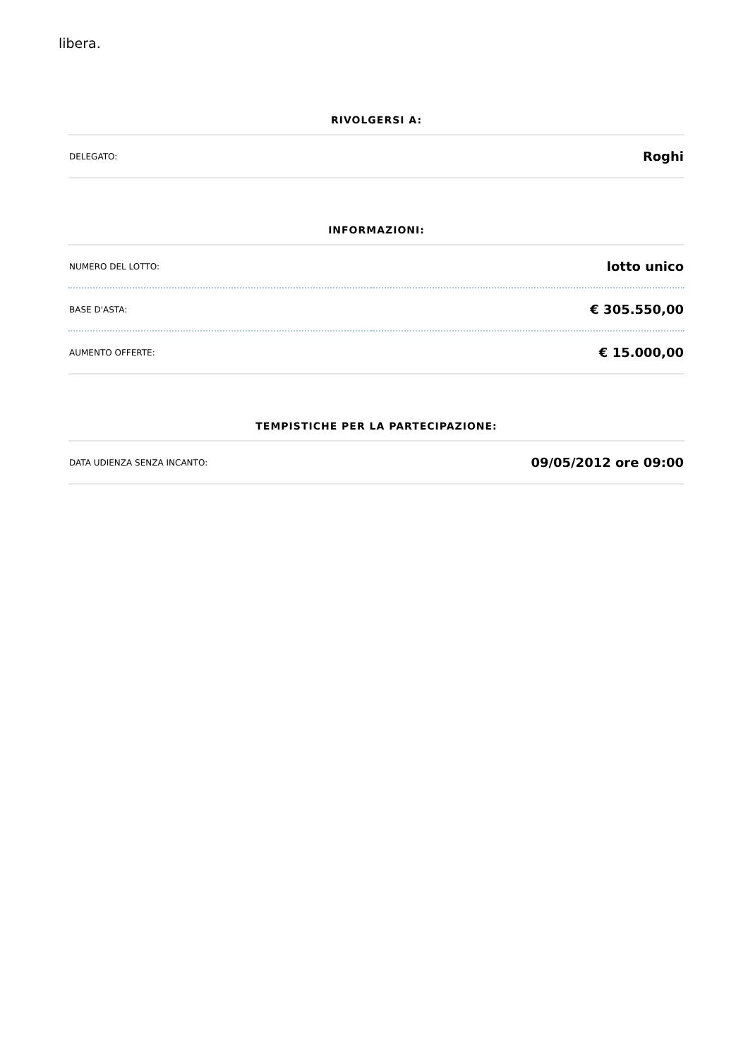libera.
RIVOLGERSI A:
| DELEGATO: | Roghi |
INFORMAZIONI:
| NUMERO DEL LOTTO: | lotto unico |
| BASE D'ASTA: | € 305.550,00 |
| AUMENTO OFFERTE: | € 15.000,00 |
TEMPISTICHE PER LA PARTECIPAZIONE:
| DATA UDIENZA SENZA INCANTO: | 09/05/2012 ore 09:00 |